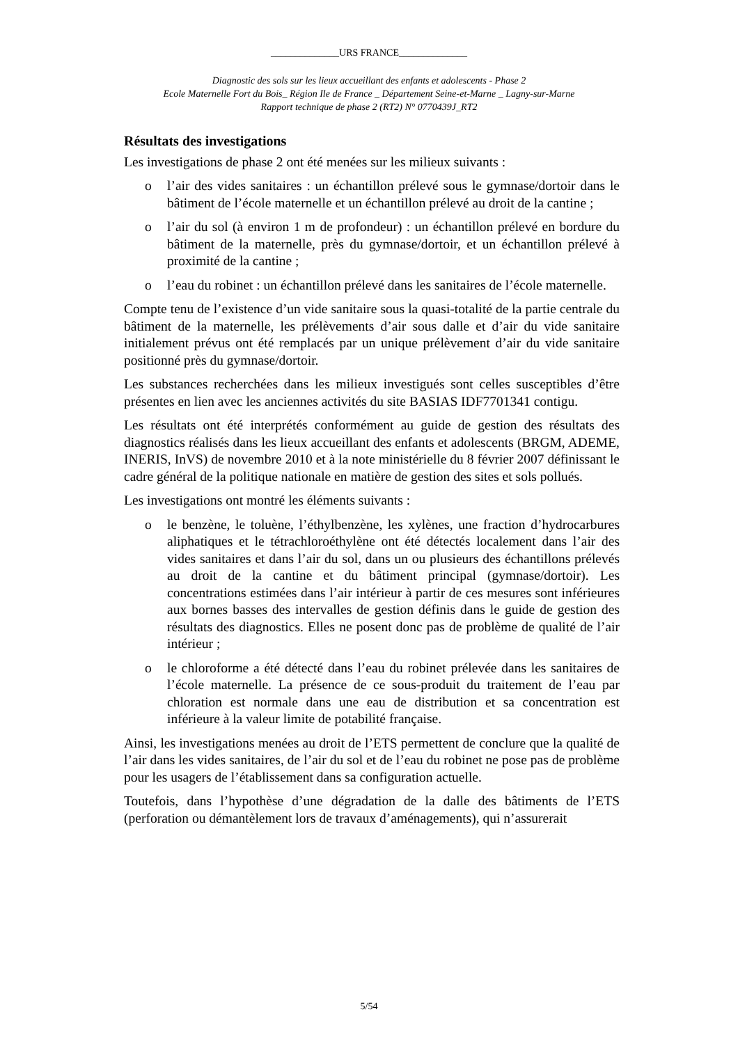______________URS FRANCE______________
Diagnostic des sols sur les lieux accueillant des enfants et adolescents - Phase 2
Ecole Maternelle Fort du Bois_ Région Ile de France _ Département Seine-et-Marne _ Lagny-sur-Marne
Rapport technique de phase 2 (RT2) N° 0770439J_RT2
Résultats des investigations
Les investigations de phase 2 ont été menées sur les milieux suivants :
o l’air des vides sanitaires : un échantillon prélevé sous le gymnase/dortoir dans le bâtiment de l’école maternelle et un échantillon prélevé au droit de la cantine ;
o l’air du sol (à environ 1 m de profondeur) : un échantillon prélevé en bordure du bâtiment de la maternelle, près du gymnase/dortoir, et un échantillon prélevé à proximité de la cantine ;
o l’eau du robinet : un échantillon prélevé dans les sanitaires de l’école maternelle.
Compte tenu de l’existence d’un vide sanitaire sous la quasi-totalité de la partie centrale du bâtiment de la maternelle, les prélèvements d’air sous dalle et d’air du vide sanitaire initialement prévus ont été remplacés par un unique prélèvement d’air du vide sanitaire positionné près du gymnase/dortoir.
Les substances recherchées dans les milieux investigués sont celles susceptibles d’être présentes en lien avec les anciennes activités du site BASIAS IDF7701341 contigu.
Les résultats ont été interprétés conformément au guide de gestion des résultats des diagnostics réalisés dans les lieux accueillant des enfants et adolescents (BRGM, ADEME, INERIS, InVS) de novembre 2010 et à la note ministérielle du 8 février 2007 définissant le cadre général de la politique nationale en matière de gestion des sites et sols pollués.
Les investigations ont montré les éléments suivants :
o le benzène, le toluène, l’éthylbenzène, les xylènes, une fraction d’hydrocarbures aliphatiques et le tétrachloroéthylène ont été détectés localement dans l’air des vides sanitaires et dans l’air du sol, dans un ou plusieurs des échantillons prélevés au droit de la cantine et du bâtiment principal (gymnase/dortoir). Les concentrations estimées dans l’air intérieur à partir de ces mesures sont inférieures aux bornes basses des intervalles de gestion définis dans le guide de gestion des résultats des diagnostics. Elles ne posent donc pas de problème de qualité de l’air intérieur ;
o le chloroforme a été détecté dans l’eau du robinet prélevée dans les sanitaires de l’école maternelle. La présence de ce sous-produit du traitement de l’eau par chloration est normale dans une eau de distribution et sa concentration est inférieure à la valeur limite de potabilité française.
Ainsi, les investigations menées au droit de l’ETS permettent de conclure que la qualité de l’air dans les vides sanitaires, de l’air du sol et de l’eau du robinet ne pose pas de problème pour les usagers de l’établissement dans sa configuration actuelle.
Toutefois, dans l’hypothèse d’une dégradation de la dalle des bâtiments de l’ETS (perforation ou démantèlement lors de travaux d’aménagements), qui n’assurerait
5/54